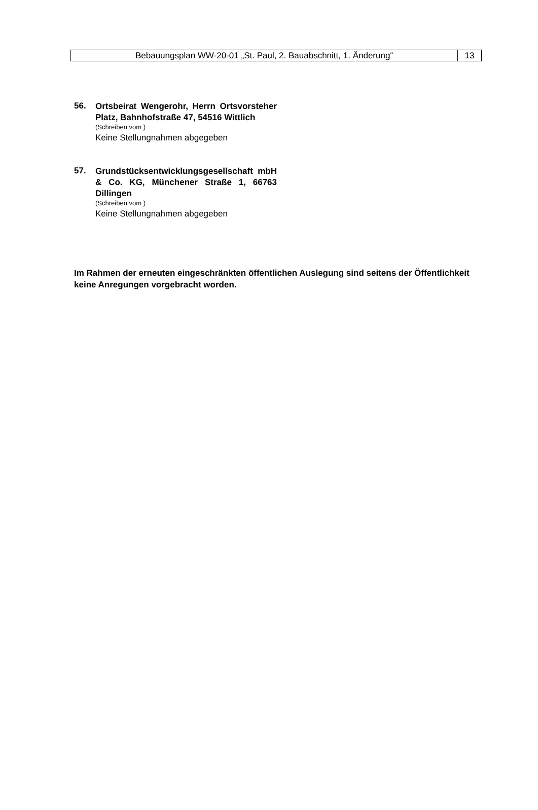Bebauungsplan WW-20-01 „St. Paul, 2. Bauabschnitt, 1. Änderung“
13
56.
Ortsbeirat Wengerohr, Herrn Ortsvorsteher Platz, Bahnhofstraße 47, 54516 Wittlich
(Schreiben vom )
Keine Stellungnahmen abgegeben
57.
Grundstücksentwicklungsgesellschaft mbH & Co. KG, Münchener Straße 1, 66763 Dillingen
(Schreiben vom )
Keine Stellungnahmen abgegeben
Im Rahmen der erneuten eingeschränkten öffentlichen Auslegung sind seitens der Öffentlichkeit keine Anregungen vorgebracht worden.